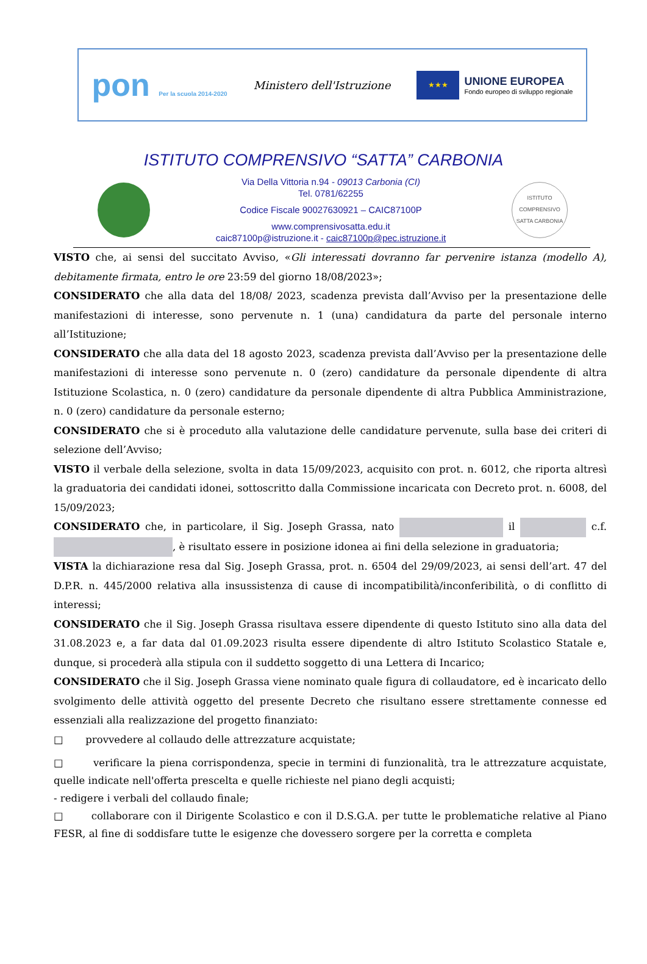pon Per la scuola 2014-2020
Ministero dell'Istruzione
★★★
UNIONE EUROPEA
Fondo europeo di sviluppo regionale
ISTITUTO COMPRENSIVO “SATTA” CARBONIA
Via Della Vittoria n.94 - 09013 Carbonia (CI)
Tel. 0781/62255
Codice Fiscale 90027630921 – CAIC87100P
www.comprensivosatta.edu.it
caic87100p@istruzione.it - caic87100p@pec.istruzione.it
ISTITUTO COMPRENSIVO SATTA CARBONIA
VISTO che, ai sensi del succitato Avviso, «Gli interessati dovranno far pervenire istanza (modello A), debitamente firmata, entro le ore 23:59 del giorno 18/08/2023»;
CONSIDERATO che alla data del 18/08/ 2023, scadenza prevista dall’Avviso per la presentazione delle manifestazioni di interesse, sono pervenute n. 1 (una) candidatura da parte del personale interno all’Istituzione;
CONSIDERATO che alla data del 18 agosto 2023, scadenza prevista dall’Avviso per la presentazione delle manifestazioni di interesse sono pervenute n. 0 (zero) candidature da personale dipendente di altra Istituzione Scolastica, n. 0 (zero) candidature da personale dipendente di altra Pubblica Amministrazione, n. 0 (zero) candidature da personale esterno;
CONSIDERATO che si è proceduto alla valutazione delle candidature pervenute, sulla base dei criteri di selezione dell’Avviso;
VISTO il verbale della selezione, svolta in data 15/09/2023, acquisito con prot. n. 6012, che riporta altresì la graduatoria dei candidati idonei, sottoscritto dalla Commissione incaricata con Decreto prot. n. 6008, del 15/09/2023;
CONSIDERATO che, in particolare, il Sig. Joseph Grassa, nato il c.f. , è risultato essere in posizione idonea ai fini della selezione in graduatoria;
VISTA la dichiarazione resa dal Sig. Joseph Grassa, prot. n. 6504 del 29/09/2023, ai sensi dell’art. 47 del D.P.R. n. 445/2000 relativa alla insussistenza di cause di incompatibilità/inconferibilità, o di conflitto di interessi;
CONSIDERATO che il Sig. Joseph Grassa risultava essere dipendente di questo Istituto sino alla data del 31.08.2023 e, a far data dal 01.09.2023 risulta essere dipendente di altro Istituto Scolastico Statale e, dunque, si procederà alla stipula con il suddetto soggetto di una Lettera di Incarico;
CONSIDERATO che il Sig. Joseph Grassa viene nominato quale figura di collaudatore, ed è incaricato dello svolgimento delle attività oggetto del presente Decreto che risultano essere strettamente connesse ed essenziali alla realizzazione del progetto finanziato:
□ provvedere al collaudo delle attrezzature acquistate;
□ verificare la piena corrispondenza, specie in termini di funzionalità, tra le attrezzature acquistate, quelle indicate nell'offerta prescelta e quelle richieste nel piano degli acquisti;
- redigere i verbali del collaudo finale;
□ collaborare con il Dirigente Scolastico e con il D.S.G.A. per tutte le problematiche relative al Piano FESR, al fine di soddisfare tutte le esigenze che dovessero sorgere per la corretta e completa